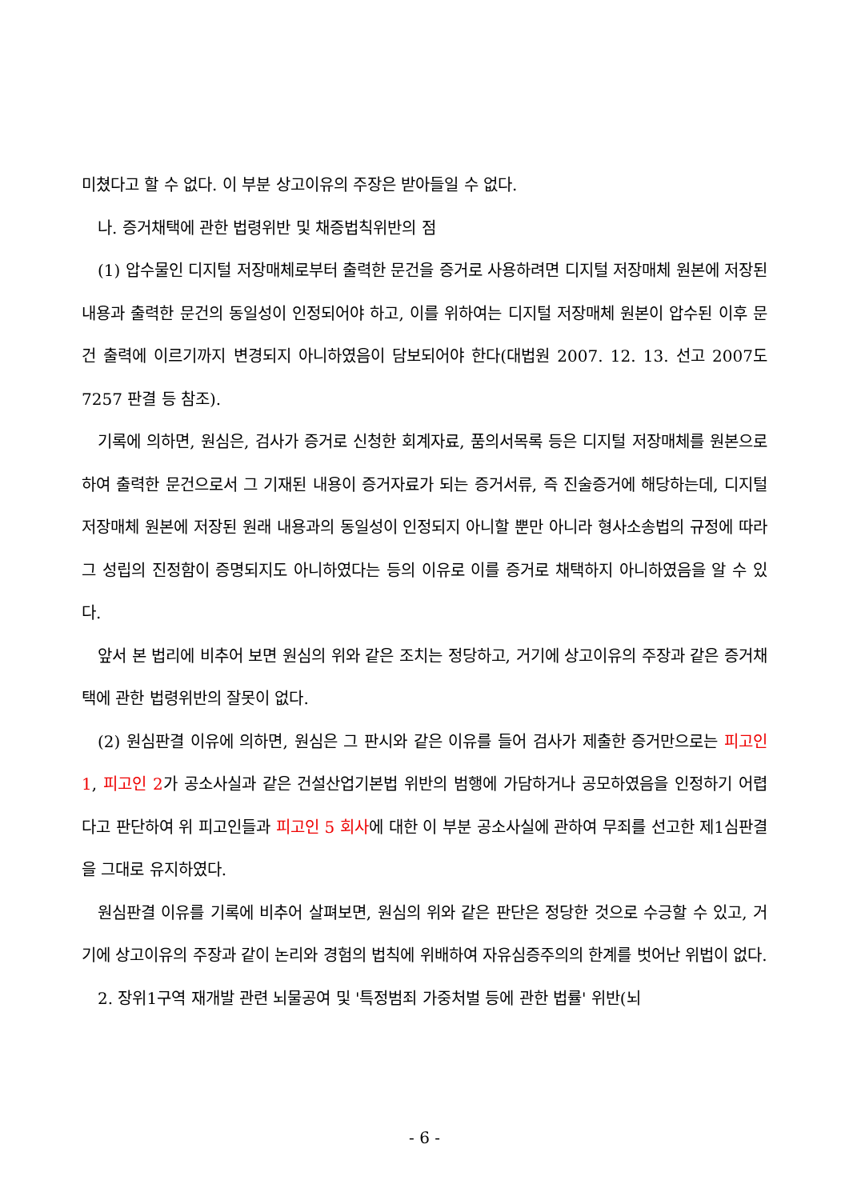미쳤다고 할 수 없다. 이 부분 상고이유의 주장은 받아들일 수 없다.
나. 증거채택에 관한 법령위반 및 채증법칙위반의 점
(1) 압수물인 디지털 저장매체로부터 출력한 문건을 증거로 사용하려면 디지털 저장매체 원본에 저장된 내용과 출력한 문건의 동일성이 인정되어야 하고, 이를 위하여는 디지털 저장매체 원본이 압수된 이후 문건 출력에 이르기까지 변경되지 아니하였음이 담보되어야 한다(대법원 2007. 12. 13. 선고 2007도7257 판결 등 참조).
기록에 의하면, 원심은, 검사가 증거로 신청한 회계자료, 품의서목록 등은 디지털 저장매체를 원본으로 하여 출력한 문건으로서 그 기재된 내용이 증거자료가 되는 증거서류, 즉 진술증거에 해당하는데, 디지털 저장매체 원본에 저장된 원래 내용과의 동일성이 인정되지 아니할 뿐만 아니라 형사소송법의 규정에 따라 그 성립의 진정함이 증명되지도 아니하였다는 등의 이유로 이를 증거로 채택하지 아니하였음을 알 수 있다.
앞서 본 법리에 비추어 보면 원심의 위와 같은 조치는 정당하고, 거기에 상고이유의 주장과 같은 증거채택에 관한 법령위반의 잘못이 없다.
(2) 원심판결 이유에 의하면, 원심은 그 판시와 같은 이유를 들어 검사가 제출한 증거만으로는 피고인 1, 피고인 2가 공소사실과 같은 건설산업기본법 위반의 범행에 가담하거나 공모하였음을 인정하기 어렵다고 판단하여 위 피고인들과 피고인 5 회사에 대한 이 부분 공소사실에 관하여 무죄를 선고한 제1심판결을 그대로 유지하였다.
원심판결 이유를 기록에 비추어 살펴보면, 원심의 위와 같은 판단은 정당한 것으로 수긍할 수 있고, 거기에 상고이유의 주장과 같이 논리와 경험의 법칙에 위배하여 자유심증주의의 한계를 벗어난 위법이 없다.
2. 장위1구역 재개발 관련 뇌물공여 및 '특정범죄 가중처벌 등에 관한 법률' 위반(뇌
- 6 -